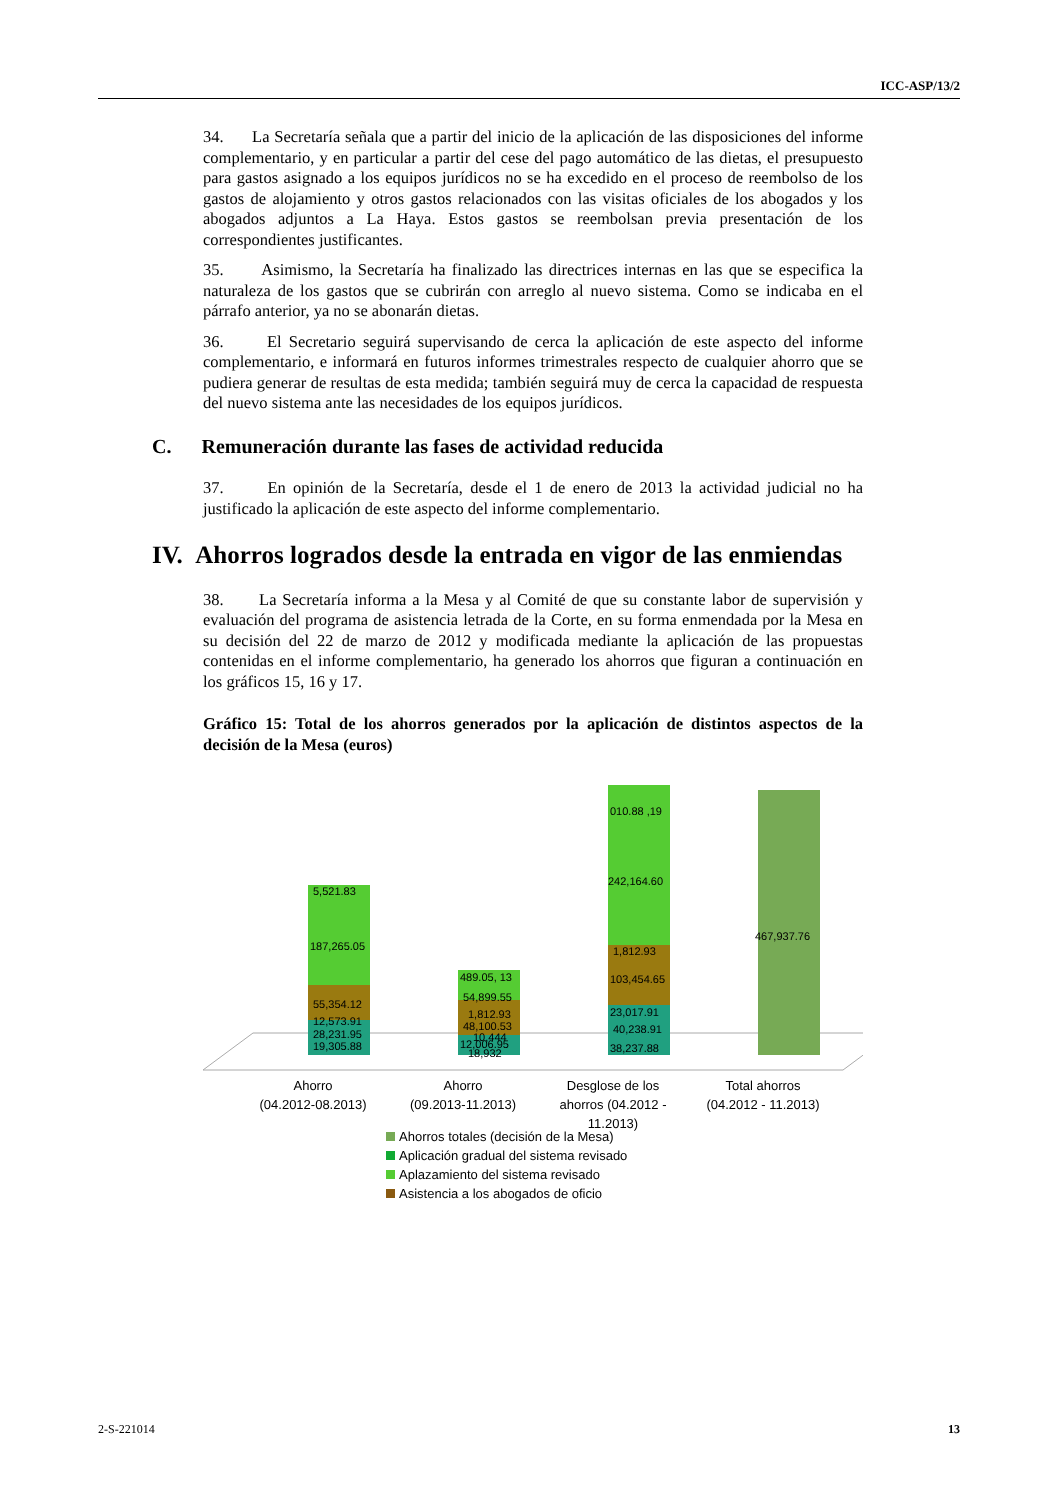ICC-ASP/13/2
34. La Secretaría señala que a partir del inicio de la aplicación de las disposiciones del informe complementario, y en particular a partir del cese del pago automático de las dietas, el presupuesto para gastos asignado a los equipos jurídicos no se ha excedido en el proceso de reembolso de los gastos de alojamiento y otros gastos relacionados con las visitas oficiales de los abogados y los abogados adjuntos a La Haya. Estos gastos se reembolsan previa presentación de los correspondientes justificantes.
35. Asimismo, la Secretaría ha finalizado las directrices internas en las que se especifica la naturaleza de los gastos que se cubrirán con arreglo al nuevo sistema. Como se indicaba en el párrafo anterior, ya no se abonarán dietas.
36. El Secretario seguirá supervisando de cerca la aplicación de este aspecto del informe complementario, e informará en futuros informes trimestrales respecto de cualquier ahorro que se pudiera generar de resultas de esta medida; también seguirá muy de cerca la capacidad de respuesta del nuevo sistema ante las necesidades de los equipos jurídicos.
C. Remuneración durante las fases de actividad reducida
37. En opinión de la Secretaría, desde el 1 de enero de 2013 la actividad judicial no ha justificado la aplicación de este aspecto del informe complementario.
IV. Ahorros logrados desde la entrada en vigor de las enmiendas
38. La Secretaría informa a la Mesa y al Comité de que su constante labor de supervisión y evaluación del programa de asistencia letrada de la Corte, en su forma enmendada por la Mesa en su decisión del 22 de marzo de 2012 y modificada mediante la aplicación de las propuestas contenidas en el informe complementario, ha generado los ahorros que figuran a continuación en los gráficos 15, 16 y 17.
Gráfico 15: Total de los ahorros generados por la aplicación de distintos aspectos de la decisión de la Mesa (euros)
5,521.83
187,265.05
55,354.12
12,573.91
28,231.95
19,305.88
489.05, 13
54,899.55
1,812.93
48,100.53
10,444
12,006.95
18,932
010.88 ,19
242,164.60
1,812.93
103,454.65
23,017.91
40,238.91
38,237.88
467,937.76
Ahorro
(04.2012-08.2013)
Ahorro
(09.2013-11.2013)
Desglose de los
ahorros (04.2012 -
11.2013)
Total ahorros
(04.2012 - 11.2013)
Ahorros totales (decisión de la Mesa)
Aplicación gradual del sistema revisado
Aplazamiento del sistema revisado
Asistencia a los abogados de oficio
2-S-221014 13